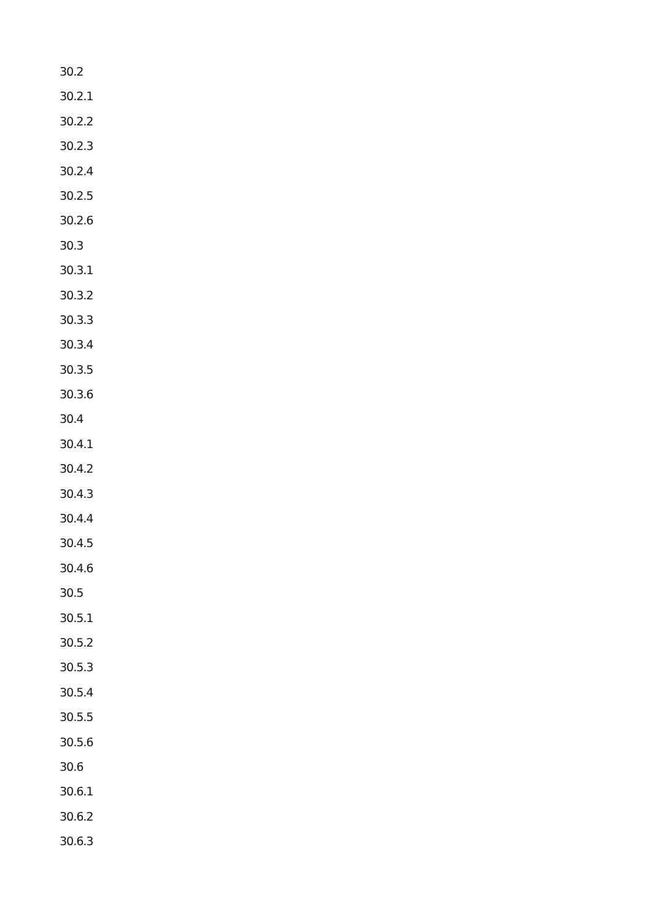30.2
30.2.1
30.2.2
30.2.3
30.2.4
30.2.5
30.2.6
30.3
30.3.1
30.3.2
30.3.3
30.3.4
30.3.5
30.3.6
30.4
30.4.1
30.4.2
30.4.3
30.4.4
30.4.5
30.4.6
30.5
30.5.1
30.5.2
30.5.3
30.5.4
30.5.5
30.5.6
30.6
30.6.1
30.6.2
30.6.3